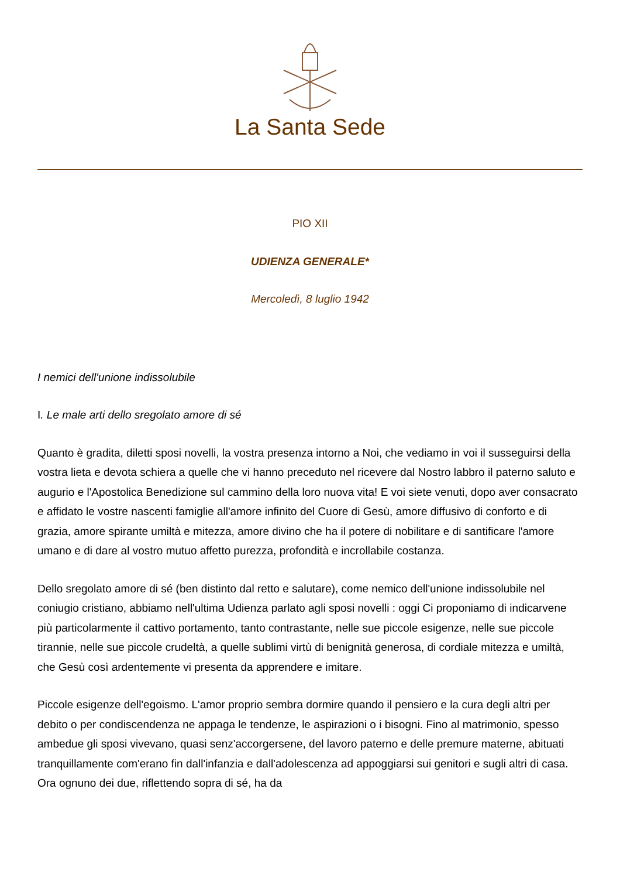La Santa Sede
PIO XII
UDIENZA GENERALE*
Mercoledì, 8 luglio 1942
I nemici dell'unione indissolubile
I. Le male arti dello sregolato amore di sé
Quanto è gradita, diletti sposi novelli, la vostra presenza intorno a Noi, che vediamo in voi il susseguirsi della vostra lieta e devota schiera a quelle che vi hanno preceduto nel ricevere dal Nostro labbro il paterno saluto e augurio e l'Apostolica Benedizione sul cammino della loro nuova vita! E voi siete venuti, dopo aver consacrato e affidato le vostre nascenti famiglie all'amore infinito del Cuore di Gesù, amore diffusivo di conforto e di grazia, amore spirante umiltà e mitezza, amore divino che ha il potere di nobilitare e di santificare l'amore umano e di dare al vostro mutuo affetto purezza, profondità e incrollabile costanza.
Dello sregolato amore di sé (ben distinto dal retto e salutare), come nemico dell'unione indissolubile nel coniugio cristiano, abbiamo nell'ultima Udienza parlato agli sposi novelli : oggi Ci proponiamo di indicarvene più particolarmente il cattivo portamento, tanto contrastante, nelle sue piccole esigenze, nelle sue piccole tirannie, nelle sue piccole crudeltà, a quelle sublimi virtù di benignità generosa, di cordiale mitezza e umiltà, che Gesù così ardentemente vi presenta da apprendere e imitare.
Piccole esigenze dell'egoismo. L'amor proprio sembra dormire quando il pensiero e la cura degli altri per debito o per condiscendenza ne appaga le tendenze, le aspirazioni o i bisogni. Fino al matrimonio, spesso ambedue gli sposi vivevano, quasi senz'accorgersene, del lavoro paterno e delle premure materne, abituati tranquillamente com'erano fin dall'infanzia e dall'adolescenza ad appoggiarsi sui genitori e sugli altri di casa. Ora ognuno dei due, riflettendo sopra di sé, ha da